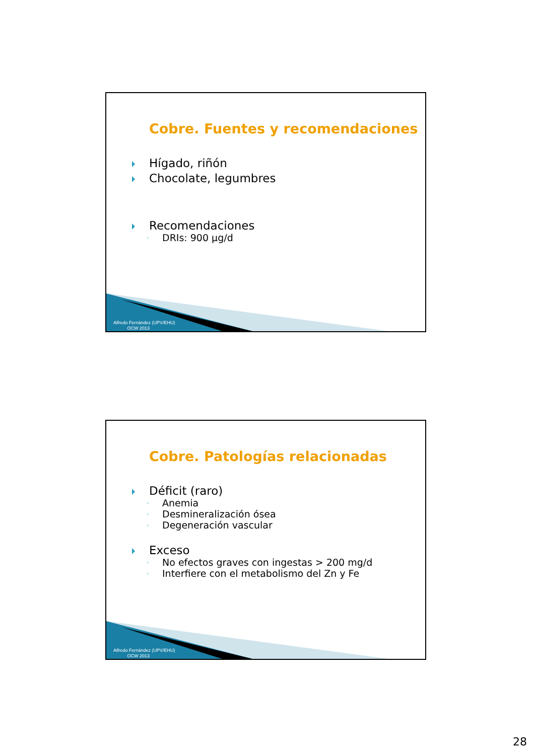Cobre. Fuentes y recomendaciones
Hígado, riñón
Chocolate, legumbres
Recomendaciones
◦ DRIs: 900 µg/d
Alfredo Fernández (UPV/EHU)
OCW 2013
Cobre. Patologías relacionadas
Déficit (raro)
◦ Anemia
◦ Desmineralización ósea
◦ Degeneración vascular
Exceso
◦ No efectos graves con ingestas > 200 mg/d
◦ Interfiere con el metabolismo del Zn y Fe
Alfredo Fernández (UPV/EHU)
OCW 2013
28